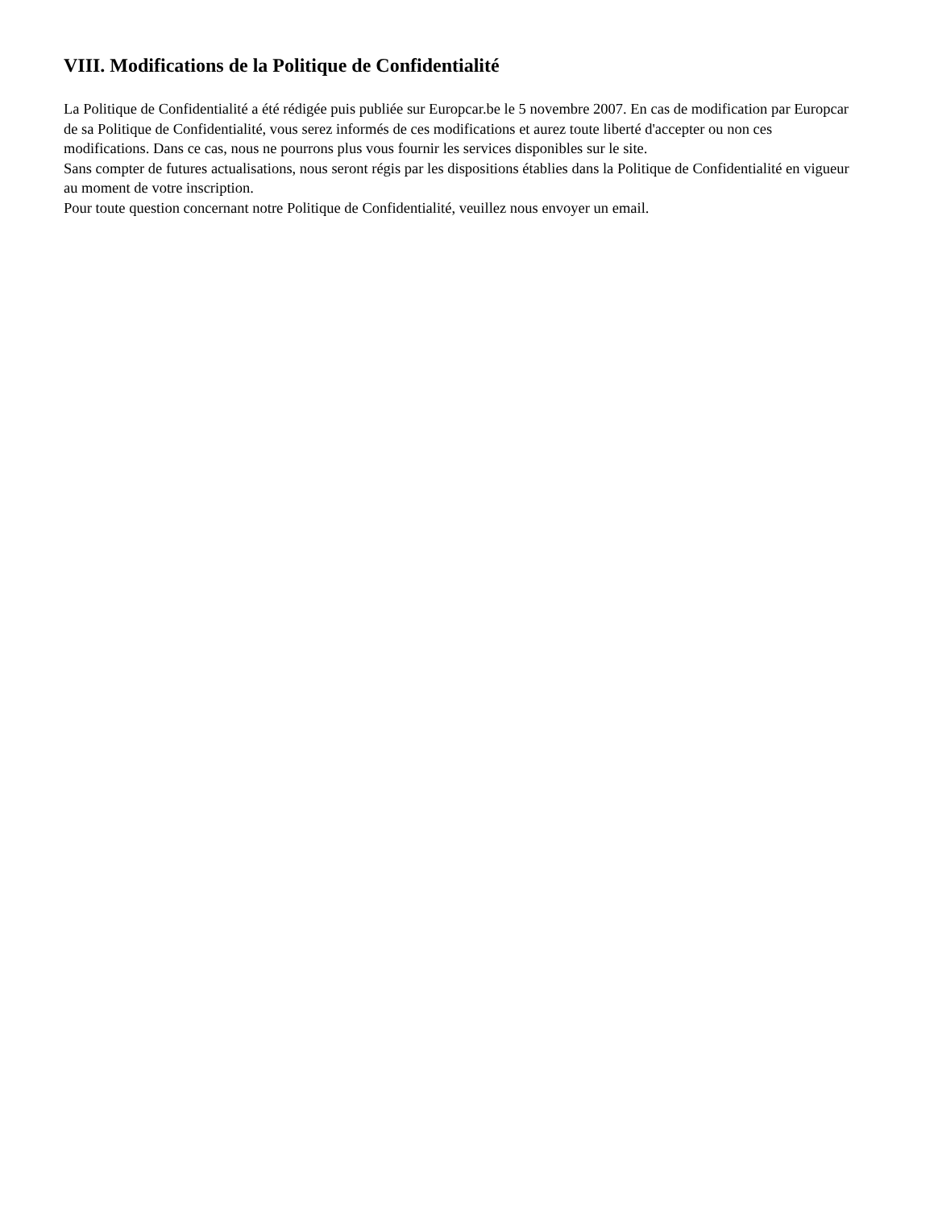VIII. Modifications de la Politique de Confidentialité
La Politique de Confidentialité a été rédigée puis publiée sur Europcar.be le 5 novembre 2007. En cas de modification par Europcar de sa Politique de Confidentialité, vous serez informés de ces modifications et aurez toute liberté d'accepter ou non ces modifications. Dans ce cas, nous ne pourrons plus vous fournir les services disponibles sur le site.
Sans compter de futures actualisations, nous seront régis par les dispositions établies dans la Politique de Confidentialité en vigueur au moment de votre inscription.
Pour toute question concernant notre Politique de Confidentialité, veuillez nous envoyer un email.